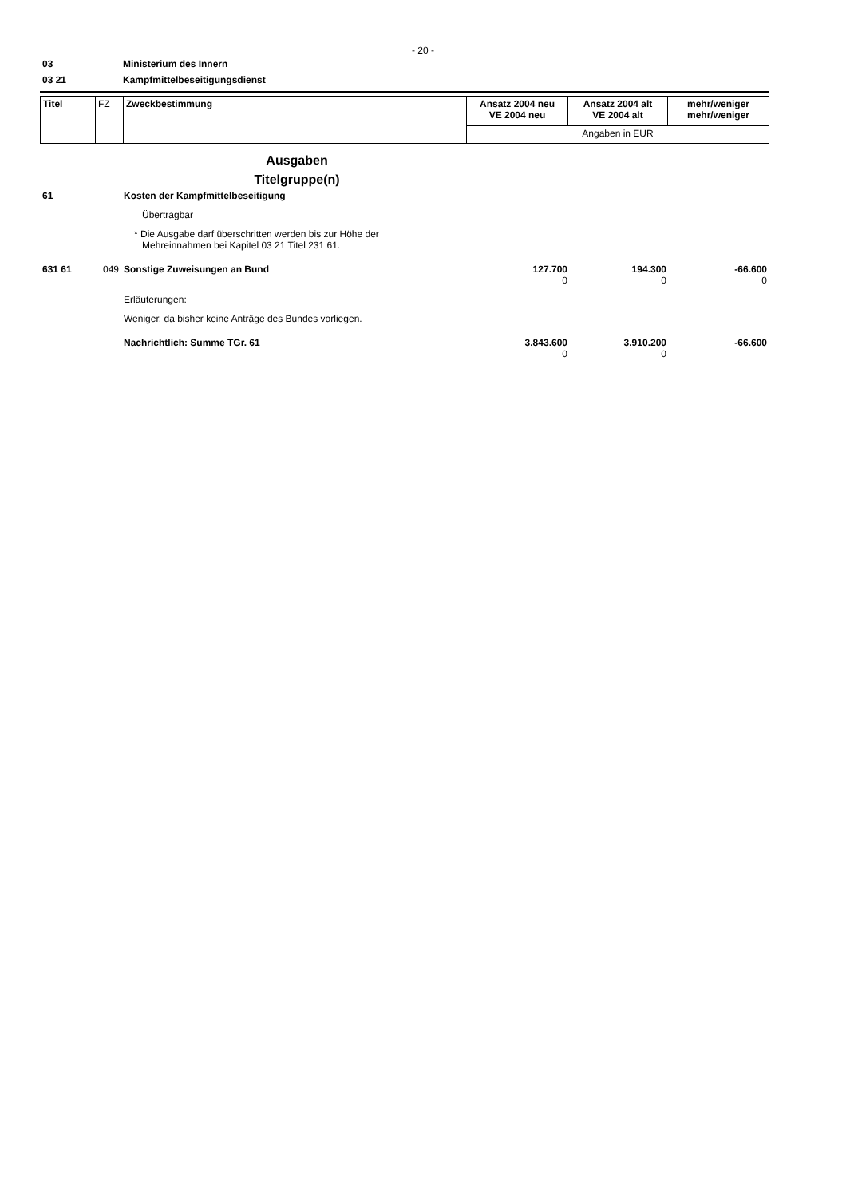- 20 -
03 Ministerium des Innern
03 21 Kampfmittelbeseitigungsdienst
| Titel | FZ | Zweckbestimmung | Ansatz 2004 neu VE 2004 neu | Ansatz 2004 alt VE 2004 alt | mehr/weniger mehr/weniger |
| | | | Angaben in EUR | | |
| | | Ausgaben Titelgruppe(n) | | | |
| 61 | | Kosten der Kampfmittelbeseitigung | | | |
| | | Übertragbar | | | |
| | | * Die Ausgabe darf überschritten werden bis zur Höhe der Mehreinnahmen bei Kapitel 03 21 Titel 231 61. | | | |
| 631 61 | 049 | Sonstige Zuweisungen an Bund | 127.700 0 | 194.300 0 | -66.600 0 |
| | | Erläuterungen: | | | |
| | | Weniger, da bisher keine Anträge des Bundes vorliegen. | | | |
| | | Nachrichtlich: Summe TGr. 61 | 3.843.600 0 | 3.910.200 0 | -66.600 |